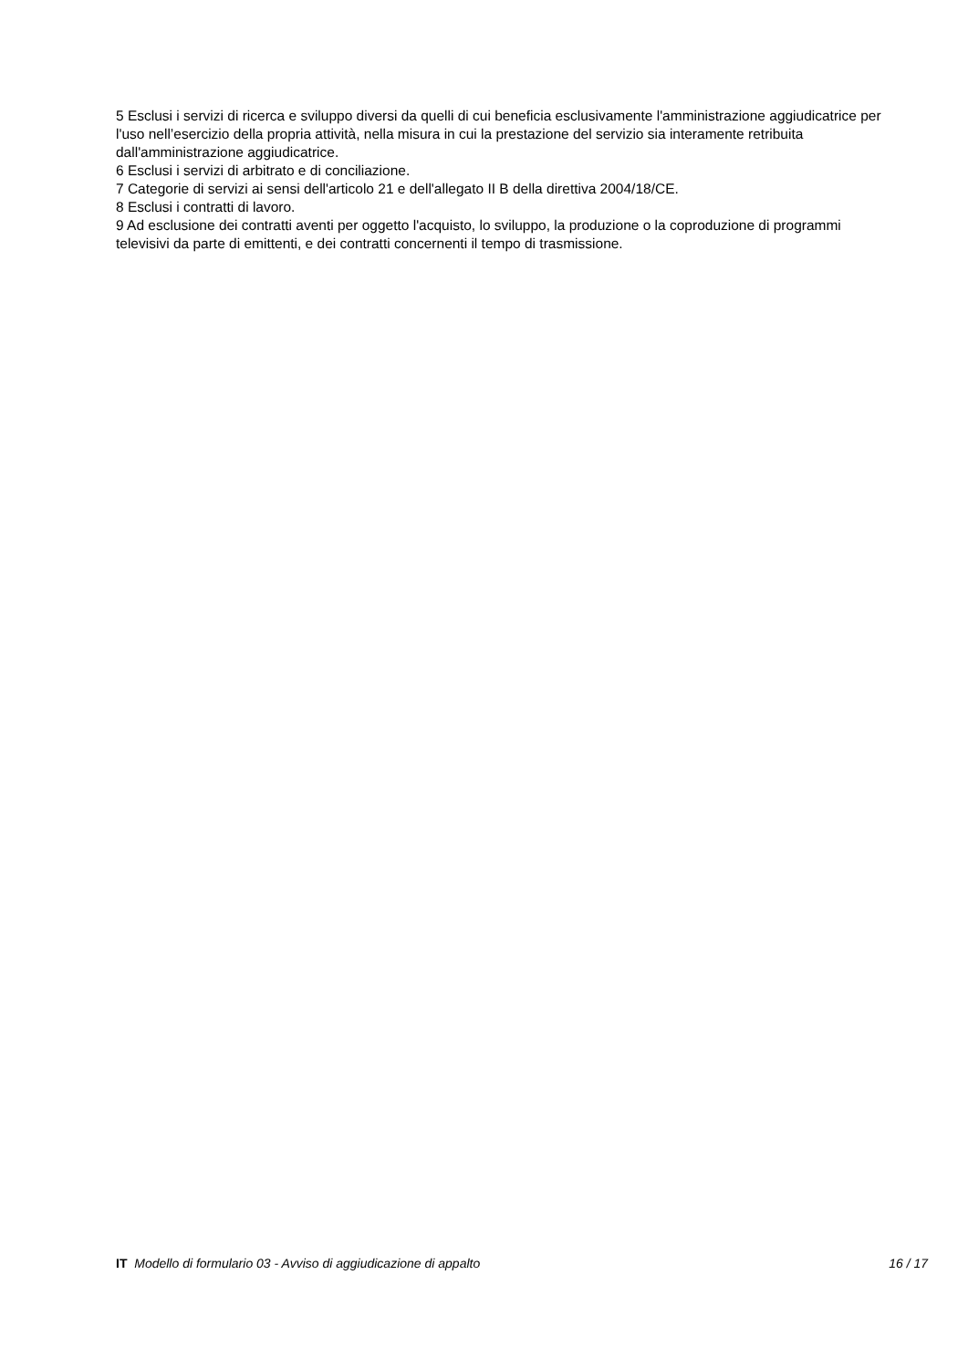5 Esclusi i servizi di ricerca e sviluppo diversi da quelli di cui beneficia esclusivamente l'amministrazione aggiudicatrice per l'uso nell’esercizio della propria attività, nella misura in cui la prestazione del servizio sia interamente retribuita dall'amministrazione aggiudicatrice.
6 Esclusi i servizi di arbitrato e di conciliazione.
7 Categorie di servizi ai sensi dell'articolo 21 e dell'allegato II B della direttiva 2004/18/CE.
8 Esclusi i contratti di lavoro.
9 Ad esclusione dei contratti aventi per oggetto l'acquisto, lo sviluppo, la produzione o la coproduzione di programmi televisivi da parte di emittenti, e dei contratti concernenti il tempo di trasmissione.
IT Modello di formulario 03 - Avviso di aggiudicazione di appalto 16 / 17